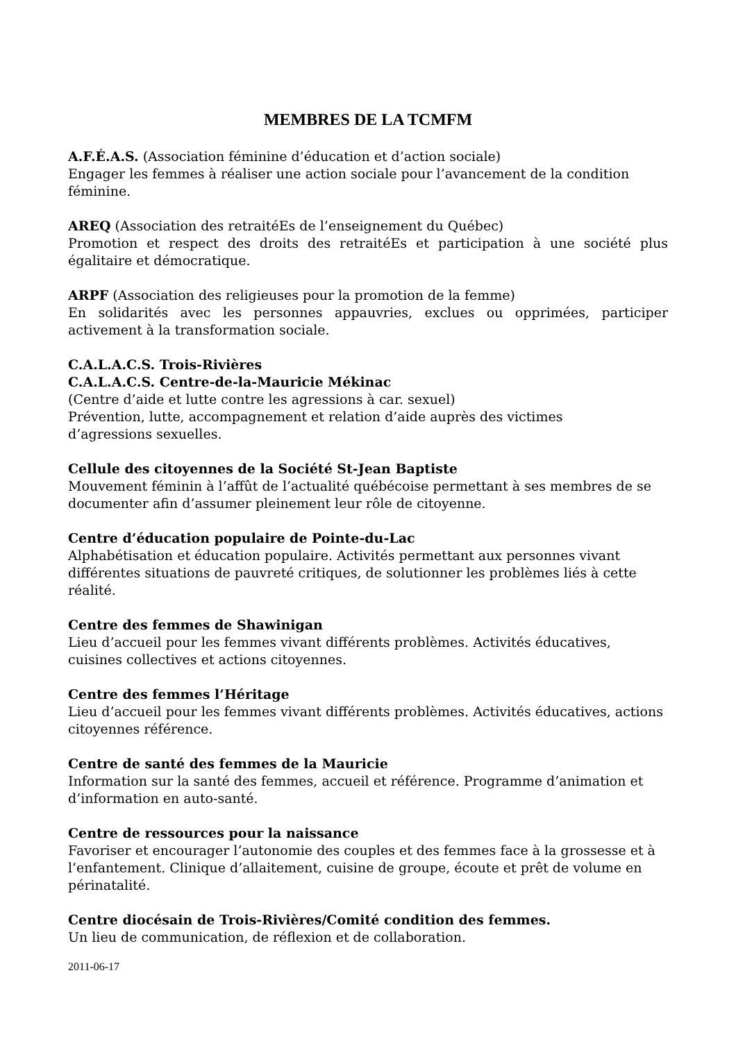MEMBRES DE LA TCMFM
A.F.É.A.S. (Association féminine d’éducation et d’action sociale)
Engager les femmes à réaliser une action sociale pour l’avancement de la condition féminine.
AREQ (Association des retraitéEs de l’enseignement du Québec)
Promotion et respect des droits des retraitéEs et participation à une société plus égalitaire et démocratique.
ARPF (Association des religieuses pour la promotion de la femme)
En solidarités avec les personnes appauvries, exclues ou opprimées, participer activement à la transformation sociale.
C.A.L.A.C.S. Trois-Rivières
C.A.L.A.C.S. Centre-de-la-Mauricie Mékinac
(Centre d’aide et lutte contre les agressions à car. sexuel)
Prévention, lutte, accompagnement et relation d’aide auprès des victimes
d’agressions sexuelles.
Cellule des citoyennes de la Société St-Jean Baptiste
Mouvement féminin à l’affût de l’actualité québécoise permettant à ses membres de se documenter afin d’assumer pleinement leur rôle de citoyenne.
Centre d’éducation populaire de Pointe-du-Lac
Alphabétisation et éducation populaire. Activités permettant aux personnes vivant différentes situations de pauvreté critiques, de solutionner les problèmes liés à cette réalité.
Centre des femmes de Shawinigan
Lieu d’accueil pour les femmes vivant différents problèmes. Activités éducatives, cuisines collectives et actions citoyennes.
Centre des femmes l’Héritage
Lieu d’accueil pour les femmes vivant différents problèmes. Activités éducatives, actions citoyennes référence.
Centre de santé des femmes de la Mauricie
Information sur la santé des femmes, accueil et référence. Programme d’animation et d’information en auto-santé.
Centre de ressources pour la naissance
Favoriser et encourager l’autonomie des couples et des femmes face à la grossesse et à l’enfantement. Clinique d’allaitement, cuisine de groupe, écoute et prêt de volume en périnatalité.
Centre diocésain de Trois-Rivières/Comité condition des femmes.
Un lieu de communication, de réflexion et de collaboration.
2011-06-17